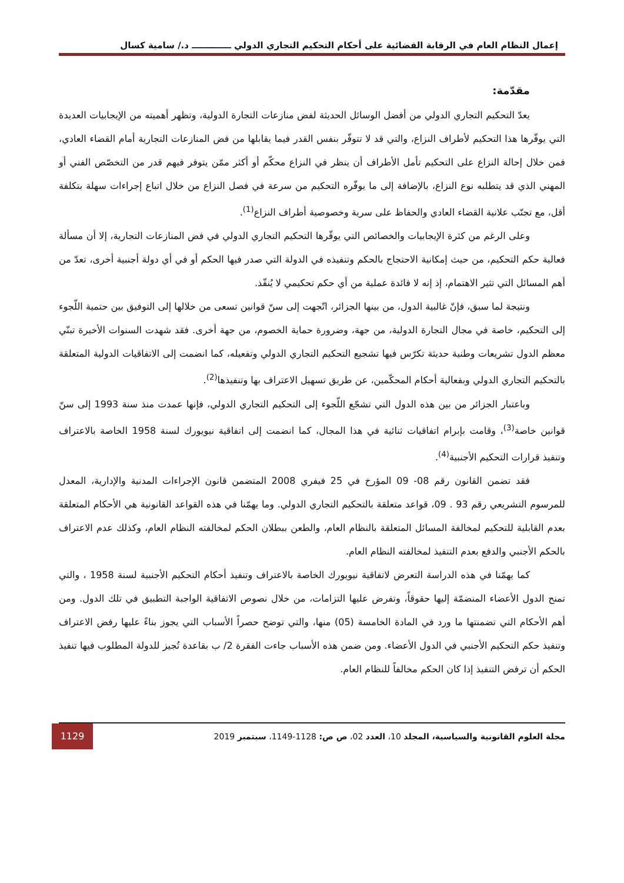إعمال النظام العام في الرقابة القضائية على أحكام التحكيم التجاري الدولي ـــــــــــــ د./ سامية كسال
مقدّمة:
يعدّ التحكيم التجاري الدولي من أفضل الوسائل الحديثة لفض منازعات التجارة الدولية، وتظهر أهميته من الإيجابيات العديدة التي يوفّرها هذا التحكيم لأطراف النزاع، والتي قد لا تتوفّر بنفس القدر فيما يقابلها من فض المنازعات التجارية أمام القضاء العادي، فمن خلال إحالة النزاع على التحكيم تأمل الأطراف أن ينظر في النزاع محكّم أو أكثر ممّن يتوفر فيهم قدر من التخصّص الفني أو المهني الذي قد يتطلبه نوع النزاع، بالإضافة إلى ما يوفّره التحكيم من سرعة في فصل النزاع من خلال اتباع إجراءات سهلة بتكلفة أقل، مع تجنّب علانية القضاء العادي والحفاظ على سرية وخصوصية أطراف النزاع<sup>(1)</sup>.
وعلى الرغم من كثرة الإيجابيات والخصائص التي يوفّرها التحكيم التجاري الدولي في فض المنازعات التجارية، إلا أن مسألة فعالية حكم التحكيم، من حيث إمكانية الاحتجاج بالحكم وتنفيذه في الدولة التي صدر فيها الحكم أو في أي دولة أجنبية أخرى، تعدّ من أهم المسائل التي تثير الاهتمام، إذ إنه لا فائدة عملية من أي حكم تحكيمي لا يُنفّذ.
ونتيجة لما سبق، فإنّ غالبية الدول، من بينها الجزائر، اتّجهت إلى سنّ قوانين تسعى من خلالها إلى التوفيق بين حتمية اللّجوء إلى التحكيم، خاصة في مجال التجارة الدولية، من جهة، وضرورة حماية الخصوم، من جهة أخرى. فقد شهدت السنوات الأخيرة تبنّي معظم الدول تشريعات وطنية حديثة تكرّس فيها تشجيع التحكيم التجاري الدولي وتفعيله، كما انضمت إلى الاتفاقيات الدولية المتعلقة بالتحكيم التجاري الدولي وبفعالية أحكام المحكّمين، عن طريق تسهيل الاعتراف بها وتنفيذها<sup>(2)</sup>.
وباعتبار الجزائر من بين هذه الدول التي تشجّع اللّجوء إلى التحكيم التجاري الدولي، فإنها عمدت منذ سنة 1993 إلى سنّ قوانين خاصة<sup>(3)</sup>، وقامت بإبرام اتفاقيات ثنائية في هذا المجال، كما انضمت إلى اتفاقية نيويورك لسنة 1958 الخاصة بالاعتراف وتنفيذ قرارات التحكيم الأجنبية<sup>(4)</sup>.
فقد تضمن القانون رقم 08- 09 المؤرخ في 25 فيفري 2008 المتضمن قانون الإجراءات المدنية والإدارية، المعدل للمرسوم التشريعي رقم 93 . 09، قواعد متعلقة بالتحكيم التجاري الدولي. وما يهمّنا في هذه القواعد القانونية هي الأحكام المتعلقة بعدم القابلية للتحكيم لمخالفة المسائل المتعلقة بالنظام العام، والطعن ببطلان الحكم لمخالفته النظام العام، وكذلك عدم الاعتراف بالحكم الأجنبي والدفع بعدم التنفيذ لمخالفته النظام العام.
كما يهمّنا في هذه الدراسة التعرض لاتفاقية نيويورك الخاصة بالاعتراف وتنفيذ أحكام التحكيم الأجنبية لسنة 1958 ، والتي تمنح الدول الأعضاء المنضمّة إليها حقوقاً، وتفرض عليها التزامات، من خلال نصوص الاتفاقية الواجبة التطبيق في تلك الدول. ومن أهم الأحكام التي تضمنتها ما ورد في المادة الخامسة (05) منها، والتي توضح حصراً الأسباب التي يجوز بناءً عليها رفض الاعتراف وتنفيذ حكم التحكيم الأجنبي في الدول الأعضاء. ومن ضمن هذه الأسباب جاءت الفقرة 2/ ب بقاعدة تُجيز للدولة المطلوب فيها تنفيذ الحكم أن ترفض التنفيذ إذا كان الحكم مخالفاً للنظام العام.
مجلة العلوم القانونية والسياسية، المجلد 10، العدد 02، ص ص: 1128-1149، سبتمبر 2019
1129